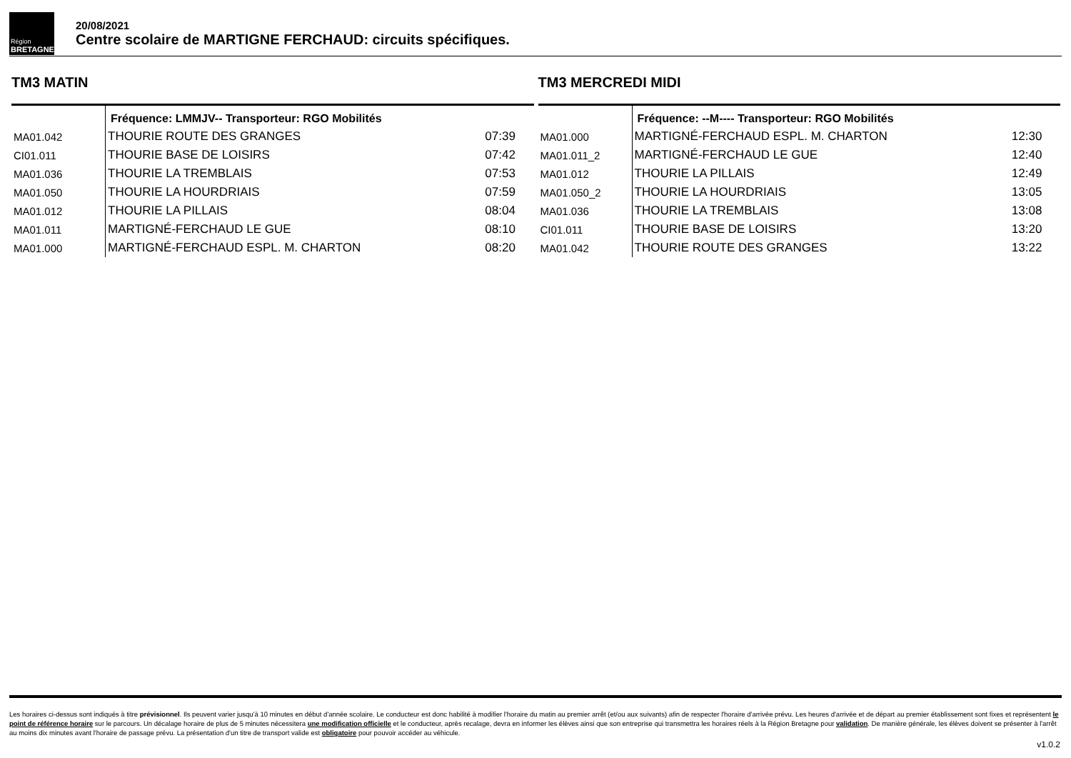Région
BRETAGNE
20/08/2021
Centre scolaire de MARTIGNE FERCHAUD: circuits spécifiques.
TM3 MATIN
| | Fréquence: LMMJV-- Transporteur: RGO Mobilités | |
| MA01.042 | THOURIE ROUTE DES GRANGES | 07:39 |
| CI01.011 | THOURIE BASE DE LOISIRS | 07:42 |
| MA01.036 | THOURIE LA TREMBLAIS | 07:53 |
| MA01.050 | THOURIE LA HOURDRIAIS | 07:59 |
| MA01.012 | THOURIE LA PILLAIS | 08:04 |
| MA01.011 | MARTIGNÉ-FERCHAUD LE GUE | 08:10 |
| MA01.000 | MARTIGNÉ-FERCHAUD ESPL. M. CHARTON | 08:20 |
TM3 MERCREDI MIDI
| | Fréquence: --M---- Transporteur: RGO Mobilités | |
| MA01.000 | MARTIGNÉ-FERCHAUD ESPL. M. CHARTON | 12:30 |
| MA01.011_2 | MARTIGNÉ-FERCHAUD LE GUE | 12:40 |
| MA01.012 | THOURIE LA PILLAIS | 12:49 |
| MA01.050_2 | THOURIE LA HOURDRIAIS | 13:05 |
| MA01.036 | THOURIE LA TREMBLAIS | 13:08 |
| CI01.011 | THOURIE BASE DE LOISIRS | 13:20 |
| MA01.042 | THOURIE ROUTE DES GRANGES | 13:22 |
Les horaires ci-dessus sont indiqués à titre prévisionnel. Ils peuvent varier jusqu'à 10 minutes en début d'année scolaire. Le conducteur est donc habilité à modifier l'horaire du matin au premier arrêt (et/ou aux suivants) afin de respecter l'horaire d'arrivée prévu. Les heures d'arrivée et de départ au premier établissement sont fixes et représentent le point de référence horaire sur le parcours. Un décalage horaire de plus de 5 minutes nécessitera une modification officielle et le conducteur, après recalage, devra en informer les élèves ainsi que son entreprise qui transmettra les horaires réels à la Région Bretagne pour validation. De manière générale, les élèves doivent se présenter à l'arrêt au moins dix minutes avant l'horaire de passage prévu. La présentation d'un titre de transport valide est obligatoire pour pouvoir accéder au véhicule.
v1.0.2